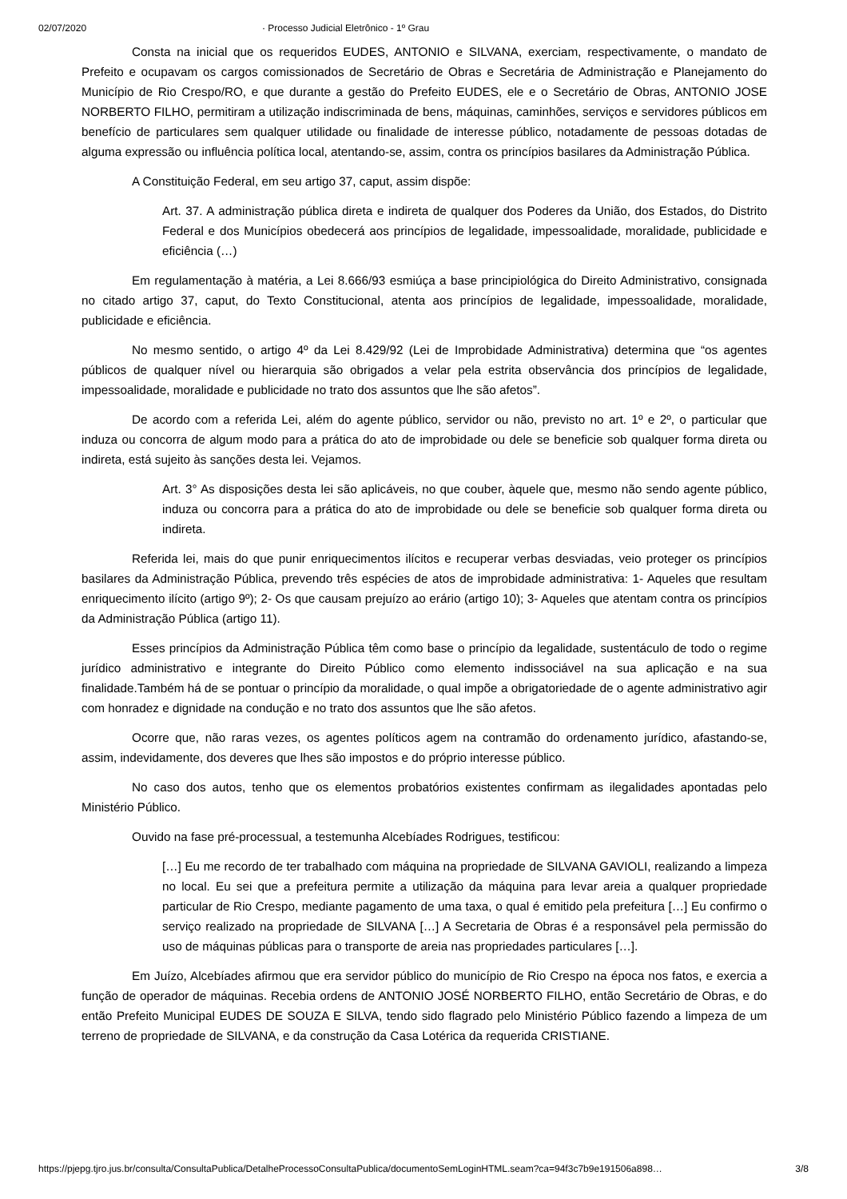02/07/2020 · Processo Judicial Eletrônico - 1º Grau
Consta na inicial que os requeridos EUDES, ANTONIO e SILVANA, exerciam, respectivamente, o mandato de Prefeito e ocupavam os cargos comissionados de Secretário de Obras e Secretária de Administração e Planejamento do Município de Rio Crespo/RO, e que durante a gestão do Prefeito EUDES, ele e o Secretário de Obras, ANTONIO JOSE NORBERTO FILHO, permitiram a utilização indiscriminada de bens, máquinas, caminhões, serviços e servidores públicos em benefício de particulares sem qualquer utilidade ou finalidade de interesse público, notadamente de pessoas dotadas de alguma expressão ou influência política local, atentando-se, assim, contra os princípios basilares da Administração Pública.
A Constituição Federal, em seu artigo 37, caput, assim dispõe:
Art. 37. A administração pública direta e indireta de qualquer dos Poderes da União, dos Estados, do Distrito Federal e dos Municípios obedecerá aos princípios de legalidade, impessoalidade, moralidade, publicidade e eficiência (…)
Em regulamentação à matéria, a Lei 8.666/93 esmiúça a base principiológica do Direito Administrativo, consignada no citado artigo 37, caput, do Texto Constitucional, atenta aos princípios de legalidade, impessoalidade, moralidade, publicidade e eficiência.
No mesmo sentido, o artigo 4º da Lei 8.429/92 (Lei de Improbidade Administrativa) determina que “os agentes públicos de qualquer nível ou hierarquia são obrigados a velar pela estrita observância dos princípios de legalidade, impessoalidade, moralidade e publicidade no trato dos assuntos que lhe são afetos”.
De acordo com a referida Lei, além do agente público, servidor ou não, previsto no art. 1º e 2º, o particular que induza ou concorra de algum modo para a prática do ato de improbidade ou dele se beneficie sob qualquer forma direta ou indireta, está sujeito às sanções desta lei. Vejamos.
Art. 3° As disposições desta lei são aplicáveis, no que couber, àquele que, mesmo não sendo agente público, induza ou concorra para a prática do ato de improbidade ou dele se beneficie sob qualquer forma direta ou indireta.
Referida lei, mais do que punir enriquecimentos ilícitos e recuperar verbas desviadas, veio proteger os princípios basilares da Administração Pública, prevendo três espécies de atos de improbidade administrativa: 1- Aqueles que resultam enriquecimento ilícito (artigo 9º); 2- Os que causam prejuízo ao erário (artigo 10); 3- Aqueles que atentam contra os princípios da Administração Pública (artigo 11).
Esses princípios da Administração Pública têm como base o princípio da legalidade, sustentáculo de todo o regime jurídico administrativo e integrante do Direito Público como elemento indissociável na sua aplicação e na sua finalidade.Também há de se pontuar o princípio da moralidade, o qual impõe a obrigatoriedade de o agente administrativo agir com honradez e dignidade na condução e no trato dos assuntos que lhe são afetos.
Ocorre que, não raras vezes, os agentes políticos agem na contramão do ordenamento jurídico, afastando-se, assim, indevidamente, dos deveres que lhes são impostos e do próprio interesse público.
No caso dos autos, tenho que os elementos probatórios existentes confirmam as ilegalidades apontadas pelo Ministério Público.
Ouvido na fase pré-processual, a testemunha Alcebíades Rodrigues, testificou:
[…] Eu me recordo de ter trabalhado com máquina na propriedade de SILVANA GAVIOLI, realizando a limpeza no local. Eu sei que a prefeitura permite a utilização da máquina para levar areia a qualquer propriedade particular de Rio Crespo, mediante pagamento de uma taxa, o qual é emitido pela prefeitura […] Eu confirmo o serviço realizado na propriedade de SILVANA […] A Secretaria de Obras é a responsável pela permissão do uso de máquinas públicas para o transporte de areia nas propriedades particulares […].
Em Juízo, Alcebíades afirmou que era servidor público do município de Rio Crespo na época nos fatos, e exercia a função de operador de máquinas. Recebia ordens de ANTONIO JOSÉ NORBERTO FILHO, então Secretário de Obras, e do então Prefeito Municipal EUDES DE SOUZA E SILVA, tendo sido flagrado pelo Ministério Público fazendo a limpeza de um terreno de propriedade de SILVANA, e da construção da Casa Lotérica da requerida CRISTIANE.
https://pjepg.tjro.jus.br/consulta/ConsultaPublica/DetalheProcessoConsultaPublica/documentoSemLoginHTML.seam?ca=94f3c7b9e191506a898… 3/8